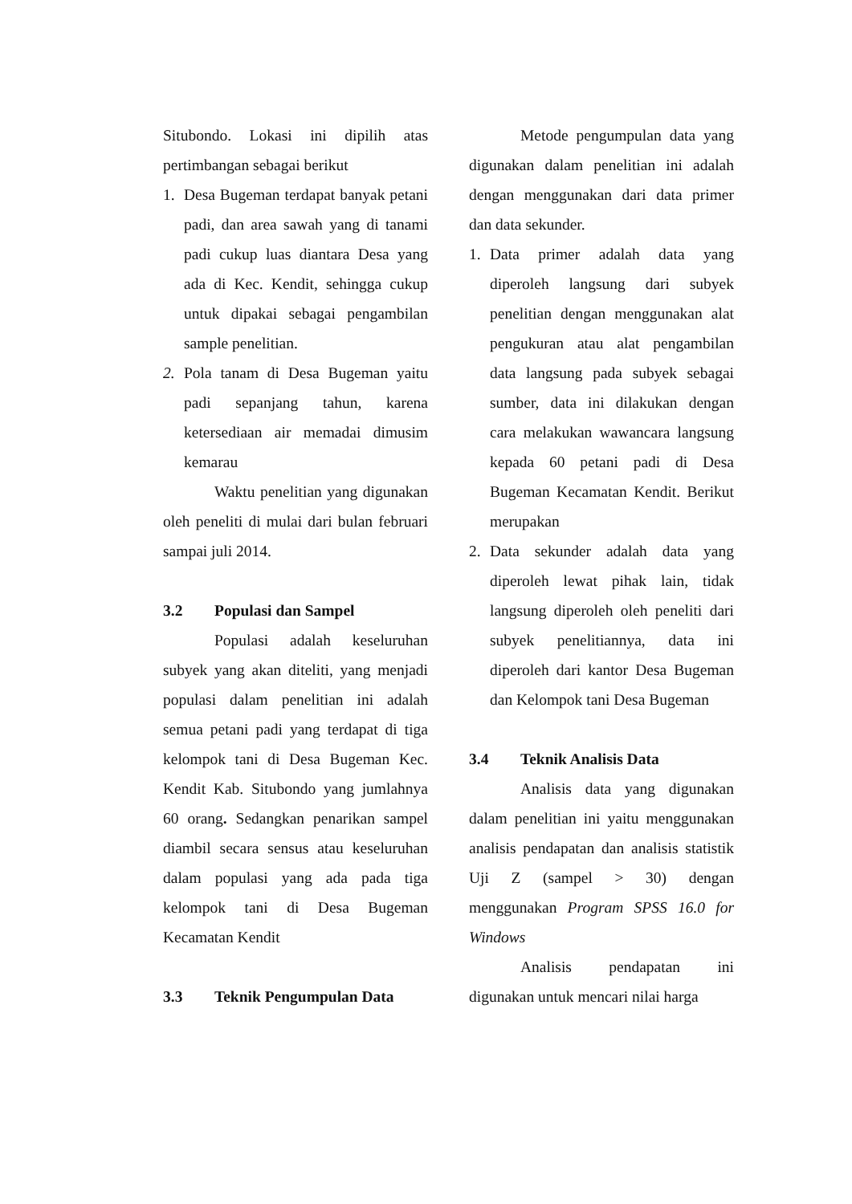Situbondo. Lokasi ini dipilih atas pertimbangan sebagai berikut
1. Desa Bugeman terdapat banyak petani padi, dan area sawah yang di tanami padi cukup luas diantara Desa yang ada di Kec. Kendit, sehingga cukup untuk dipakai sebagai pengambilan sample penelitian.
2. Pola tanam di Desa Bugeman yaitu padi sepanjang tahun, karena ketersediaan air memadai dimusim kemarau
Waktu penelitian yang digunakan oleh peneliti di mulai dari bulan februari sampai juli 2014.
3.2 Populasi dan Sampel
Populasi adalah keseluruhan subyek yang akan diteliti, yang menjadi populasi dalam penelitian ini adalah semua petani padi yang terdapat di tiga kelompok tani di Desa Bugeman Kec. Kendit Kab. Situbondo yang jumlahnya 60 orang. Sedangkan penarikan sampel diambil secara sensus atau keseluruhan dalam populasi yang ada pada tiga kelompok tani di Desa Bugeman Kecamatan Kendit
3.3 Teknik Pengumpulan Data
Metode pengumpulan data yang digunakan dalam penelitian ini adalah dengan menggunakan dari data primer dan data sekunder.
1. Data primer adalah data yang diperoleh langsung dari subyek penelitian dengan menggunakan alat pengukuran atau alat pengambilan data langsung pada subyek sebagai sumber, data ini dilakukan dengan cara melakukan wawancara langsung kepada 60 petani padi di Desa Bugeman Kecamatan Kendit. Berikut merupakan
2. Data sekunder adalah data yang diperoleh lewat pihak lain, tidak langsung diperoleh oleh peneliti dari subyek penelitiannya, data ini diperoleh dari kantor Desa Bugeman dan Kelompok tani Desa Bugeman
3.4 Teknik Analisis Data
Analisis data yang digunakan dalam penelitian ini yaitu menggunakan analisis pendapatan dan analisis statistik Uji Z (sampel > 30) dengan menggunakan Program SPSS 16.0 for Windows
Analisis pendapatan ini digunakan untuk mencari nilai harga